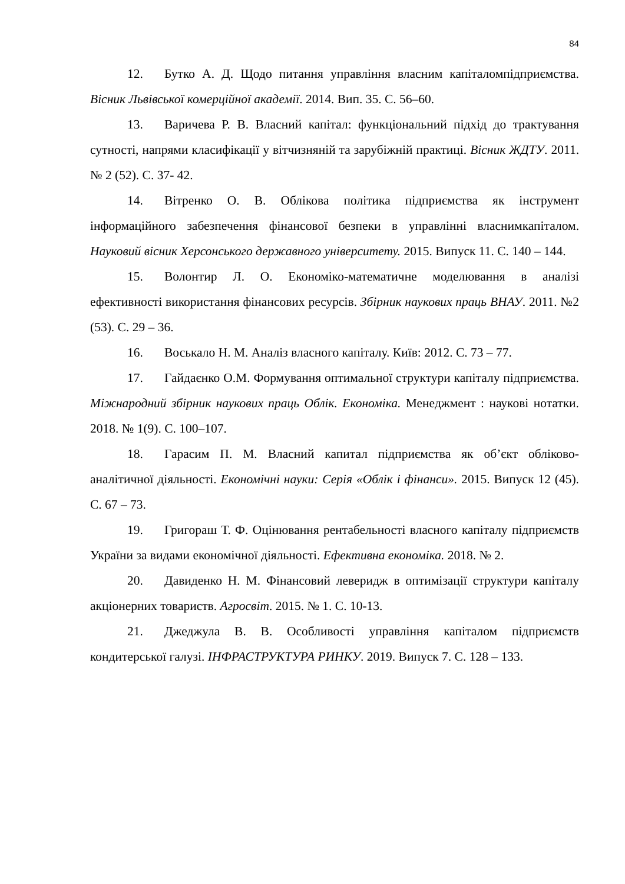84
12. Бутко А. Д. Щодо питання управління власним капіталомпідприємства. Вісник Львівської комерційної академії. 2014. Вип. 35. С. 56–60.
13. Варичева Р. В. Власний капітал: функціональний підхід до трактування сутності, напрями класифікації у вітчизняній та зарубіжній практиці. Вісник ЖДТУ. 2011. № 2 (52). С. 37- 42.
14. Вітренко О. В. Облікова політика підприємства як інструмент інформаційного забезпечення фінансової безпеки в управлінні власнимкапіталом. Науковий вісник Херсонського державного університету. 2015. Випуск 11. С. 140 – 144.
15. Волонтир Л. О. Економіко-математичне моделювання в аналізі ефективності використання фінансових ресурсів. Збірник наукових праць ВНАУ. 2011. №2 (53). С. 29 – 36.
16. Воськало Н. М. Аналіз власного капіталу. Київ: 2012. С. 73 – 77.
17. Гайдаєнко О.М. Формування оптимальної структури капіталу підприємства. Міжнародний збірник наукових праць Облік. Економіка. Менеджмент : наукові нотатки. 2018. № 1(9). С. 100–107.
18. Гарасим П. М. Власний капитал підприємства як об’єкт обліково-аналітичної діяльності. Економічні науки: Серія «Облік і фінанси». 2015. Випуск 12 (45). С. 67 – 73.
19. Григораш Т. Ф. Оцінювання рентабельності власного капіталу підприємств України за видами економічної діяльності. Ефективна економіка. 2018. № 2.
20. Давиденко Н. М. Фінансовий леверидж в оптимізації структури капіталу акціонерних товариств. Агросвіт. 2015. № 1. С. 10-13.
21. Джеджула В. В. Особливості управління капіталом підприємств кондитерської галузі. ІНФРАСТРУКТУРА РИНКУ. 2019. Випуск 7. С. 128 – 133.